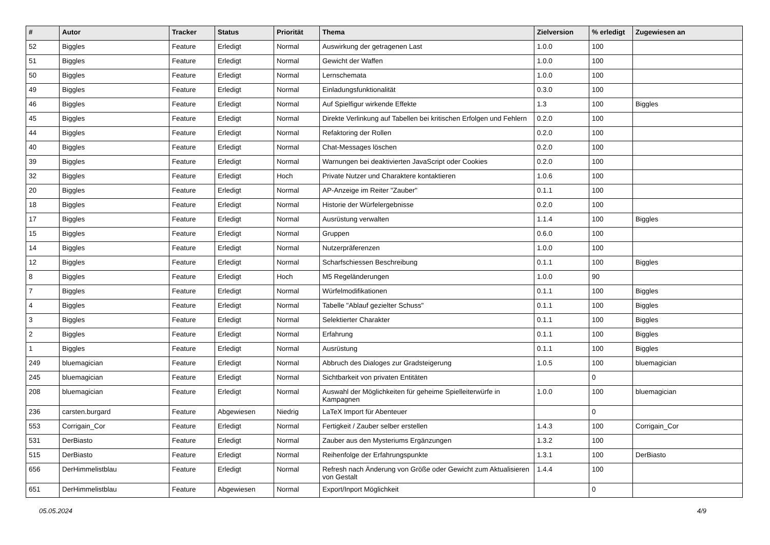| # | Autor | Tracker | Status | Priorität | Thema | Zielversion | % erledigt | Zugewiesen an |
| --- | --- | --- | --- | --- | --- | --- | --- | --- |
| 52 | Biggles | Feature | Erledigt | Normal | Auswirkung der getragenen Last | 1.0.0 | 100 | |
| 51 | Biggles | Feature | Erledigt | Normal | Gewicht der Waffen | 1.0.0 | 100 | |
| 50 | Biggles | Feature | Erledigt | Normal | Lernschemata | 1.0.0 | 100 | |
| 49 | Biggles | Feature | Erledigt | Normal | Einladungsfunktionalität | 0.3.0 | 100 | |
| 46 | Biggles | Feature | Erledigt | Normal | Auf Spielfigur wirkende Effekte | 1.3 | 100 | Biggles |
| 45 | Biggles | Feature | Erledigt | Normal | Direkte Verlinkung auf Tabellen bei kritischen Erfolgen und Fehlern | 0.2.0 | 100 | |
| 44 | Biggles | Feature | Erledigt | Normal | Refaktoring der Rollen | 0.2.0 | 100 | |
| 40 | Biggles | Feature | Erledigt | Normal | Chat-Messages löschen | 0.2.0 | 100 | |
| 39 | Biggles | Feature | Erledigt | Normal | Warnungen bei deaktivierten JavaScript oder Cookies | 0.2.0 | 100 | |
| 32 | Biggles | Feature | Erledigt | Hoch | Private Nutzer und Charaktere kontaktieren | 1.0.6 | 100 | |
| 20 | Biggles | Feature | Erledigt | Normal | AP-Anzeige im Reiter "Zauber" | 0.1.1 | 100 | |
| 18 | Biggles | Feature | Erledigt | Normal | Historie der Würfelergebnisse | 0.2.0 | 100 | |
| 17 | Biggles | Feature | Erledigt | Normal | Ausrüstung verwalten | 1.1.4 | 100 | Biggles |
| 15 | Biggles | Feature | Erledigt | Normal | Gruppen | 0.6.0 | 100 | |
| 14 | Biggles | Feature | Erledigt | Normal | Nutzerpräferenzen | 1.0.0 | 100 | |
| 12 | Biggles | Feature | Erledigt | Normal | Scharfschiessen Beschreibung | 0.1.1 | 100 | Biggles |
| 8 | Biggles | Feature | Erledigt | Hoch | M5 Regeländerungen | 1.0.0 | 90 | |
| 7 | Biggles | Feature | Erledigt | Normal | Würfelmodifikationen | 0.1.1 | 100 | Biggles |
| 4 | Biggles | Feature | Erledigt | Normal | Tabelle "Ablauf gezielter Schuss" | 0.1.1 | 100 | Biggles |
| 3 | Biggles | Feature | Erledigt | Normal | Selektierter Charakter | 0.1.1 | 100 | Biggles |
| 2 | Biggles | Feature | Erledigt | Normal | Erfahrung | 0.1.1 | 100 | Biggles |
| 1 | Biggles | Feature | Erledigt | Normal | Ausrüstung | 0.1.1 | 100 | Biggles |
| 249 | bluemagician | Feature | Erledigt | Normal | Abbruch des Dialoges zur Gradsteigerung | 1.0.5 | 100 | bluemagician |
| 245 | bluemagician | Feature | Erledigt | Normal | Sichtbarkeit von privaten Entitäten | | 0 | |
| 208 | bluemagician | Feature | Erledigt | Normal | Auswahl der Möglichkeiten für geheime Spielleiterwürfe in Kampagnen | 1.0.0 | 100 | bluemagician |
| 236 | carsten.burgard | Feature | Abgewiesen | Niedrig | LaTeX Import für Abenteuer | | 0 | |
| 553 | Corrigain_Cor | Feature | Erledigt | Normal | Fertigkeit / Zauber selber erstellen | 1.4.3 | 100 | Corrigain_Cor |
| 531 | DerBiasto | Feature | Erledigt | Normal | Zauber aus den Mysteriums Ergänzungen | 1.3.2 | 100 | |
| 515 | DerBiasto | Feature | Erledigt | Normal | Reihenfolge der Erfahrungspunkte | 1.3.1 | 100 | DerBiasto |
| 656 | DerHimmelistblau | Feature | Erledigt | Normal | Refresh nach Änderung von Größe oder Gewicht zum Aktualisieren von Gestalt | 1.4.4 | 100 | |
| 651 | DerHimmelistblau | Feature | Abgewiesen | Normal | Export/Inport Möglichkeit | | 0 | |
05.05.2024 4/9